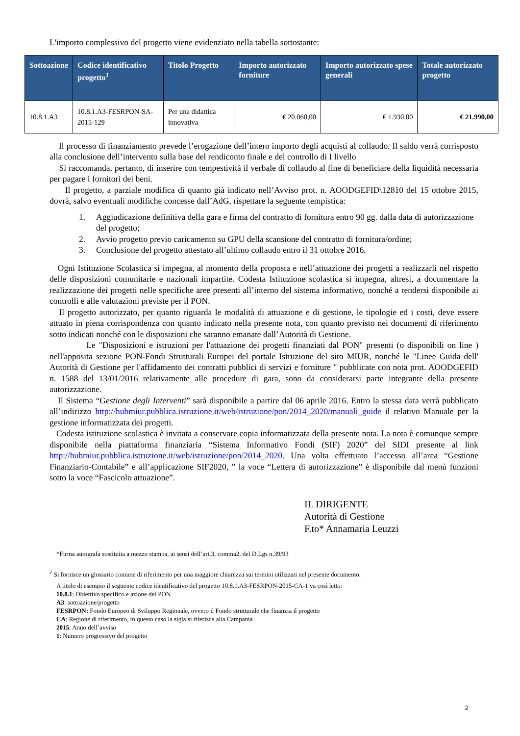L'importo complessivo del progetto viene evidenziato nella tabella sottostante:
| Sottoazione | Codice identificativo progetto<sup>1</sup> | Titolo Progetto | Importo autorizzato forniture | Importo autorizzato spese generali | Totale autorizzato progetto |
| --- | --- | --- | --- | --- | --- |
| 10.8.1.A3 | 10.8.1.A3-FESRPON-SA-2015-129 | Per una didattica innovativa | € 20.060,00 | € 1.930,00 | € 21.990,00 |
Il processo di finanziamento prevede l’erogazione dell’intero importo degli acquisti al collaudo. Il saldo verrà corrisposto alla conclusione dell’intervento sulla base del rendiconto finale e del controllo di I livello
Si raccomanda, pertanto, di inserire con tempestività il verbale di collaudo al fine di beneficiare della liquidità necessaria per pagare i fornitori dei beni.
Il progetto, a parziale modifica di quanto già indicato nell’Avviso prot. n. AOODGEFID\12810 del 15 ottobre 2015, dovrà, salvo eventuali modifiche concesse dall’AdG, rispettare la seguente tempistica:
1. Aggiudicazione definitiva della gara e firma del contratto di fornitura entro 90 gg. dalla data di autorizzazione del progetto;
2. Avvio progetto previo caricamento su GPU della scansione del contratto di fornitura/ordine;
3. Conclusione del progetto attestato all’ultimo collaudo entro il 31 ottobre 2016.
Ogni Istituzione Scolastica si impegna, al momento della proposta e nell’attuazione dei progetti a realizzarli nel rispetto delle disposizioni comunitarie e nazionali impartite. Codesta Istituzione scolastica si impegna, altresì, a documentare la realizzazione dei progetti nelle specifiche aree presenti all’interno del sistema informativo, nonché a rendersi disponibile ai controlli e alle valutazioni previste per il PON.
Il progetto autorizzato, per quanto riguarda le modalità di attuazione e di gestione, le tipologie ed i costi, deve essere attuato in piena corrispondenza con quanto indicato nella presente nota, con quanto previsto nei documenti di riferimento sotto indicati nonché con le disposizioni che saranno emanate dall’Autorità di Gestione.
Le "Disposizioni e istruzioni per l'attuazione dei progetti finanziati dal PON" presenti (o disponibili on line ) nell'apposita sezione PON-Fondi Strutturali Europei del portale Istruzione del sito MIUR, nonché le "Linee Guida dell' Autorità di Gestione per l'affidamento dei contratti pubblici di servizi e forniture " pubblicate con nota prot. AOODGEFID n. 1588 del 13/01/2016 relativamente alle procedure di gara, sono da considerarsi parte integrante della presente autorizzazione.
Il Sistema “Gestione degli Interventi” sarà disponibile a partire dal 06 aprile 2016. Entro la stessa data verrà pubblicato all’indirizzo http://hubmiur.pubblica.istruzione.it/web/istruzione/pon/2014_2020/manuali_guide il relativo Manuale per la gestione informatizzata dei progetti.
Codesta istituzione scolastica è invitata a conservare copia informatizzata della presente nota. La nota è comunque sempre disponibile nella piattaforma finanziaria “Sistema Informativo Fondi (SIF) 2020” del SIDI presente al link http://hubmiur.pubblica.istruzione.it/web/istruzione/pon/2014_2020. Una volta effettuato l’accesso all’area “Gestione Finanziario-Contabile” e all’applicazione SIF2020, ” la voce “Lettera di autorizzazione” è disponibile dal menù funzioni sotto la voce “Fascicolo attuazione”.
IL DIRIGENTE
Autorità di Gestione
F.to* Annamaria Leuzzi
*Firma autografa sostituita a mezzo stampa, ai sensi dell’art.3, comma2, del D.Lgs n.39/93
<sup>1</sup> Si fornisce un glossario comune di riferimento per una maggiore chiarezza sui termini utilizzati nel presente documento.
A titolo di esempio il seguente codice identificativo del progetto 10.8.1.A3-FESRPON-2015-CA-1 va così letto:
10.8.1: Obiettivo specifico e azione del PON
A3: sottoazione/progetto
FESRPON: Fondo Europeo di Sviluppo Regionale, ovvero il Fondo strutturale che finanzia il progetto
CA: Regione di riferimento, in questo caso la sigla si riferisce alla Campania
2015: Anno dell’avviso
1: Numero progressivo del progetto
2